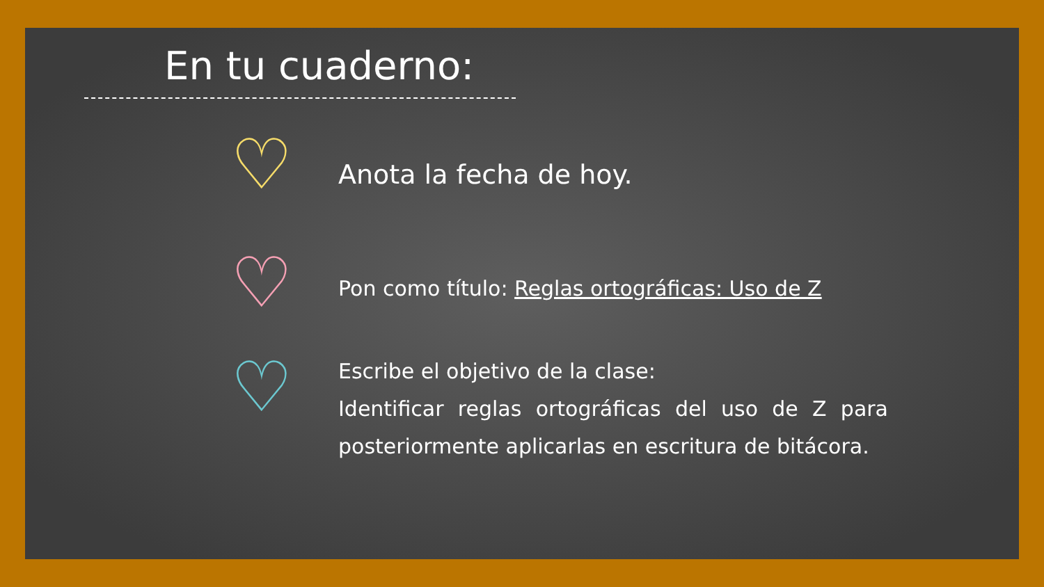En tu cuaderno:
♡
Anota la fecha de hoy.
♡
Pon como título: Reglas ortográficas: Uso de Z
♡
Escribe el objetivo de la clase:
Identificar reglas ortográficas del uso de Z para posteriormente aplicarlas en escritura de bitácora.